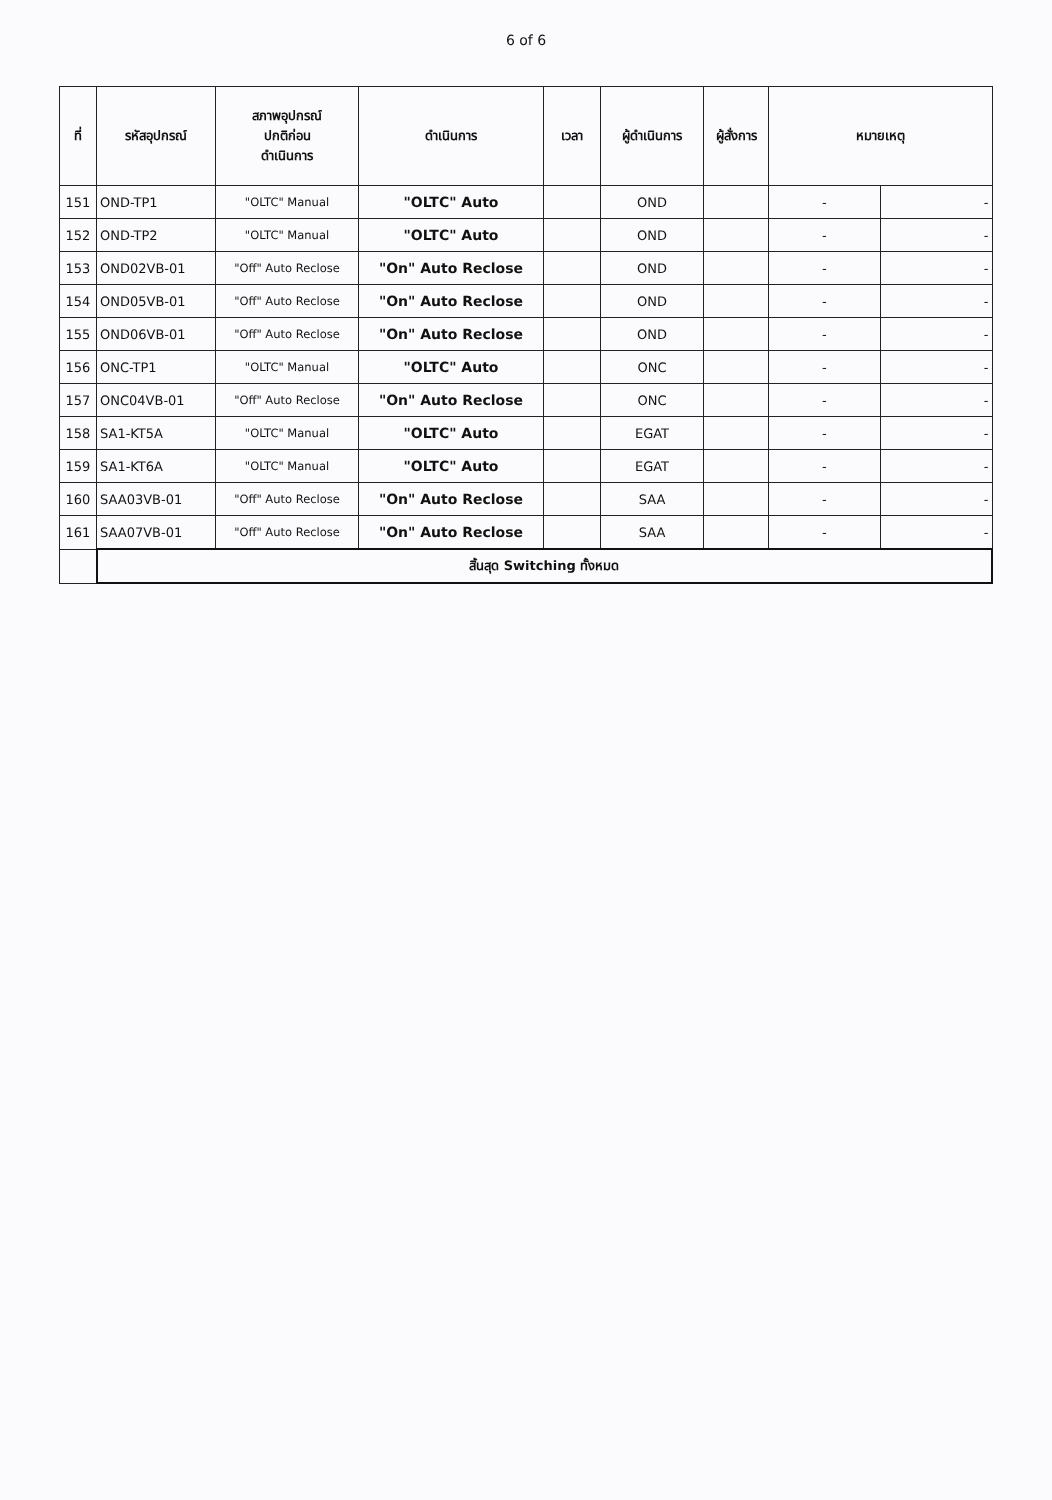6 of 6
| ที่ | รหัสอุปกรณ์ | สภาพอุปกรณ์ ปกติก่อน ดำเนินการ | ดำเนินการ | เวลา | ผู้ดำเนินการ | ผู้สั่งการ | หมายเหตุ | |
| --- | --- | --- | --- | --- | --- | --- | --- | --- |
| 151 | OND-TP1 | "OLTC" Manual | "OLTC" Auto | | OND | | - | - |
| 152 | OND-TP2 | "OLTC" Manual | "OLTC" Auto | | OND | | - | - |
| 153 | OND02VB-01 | "Off" Auto Reclose | "On" Auto Reclose | | OND | | - | - |
| 154 | OND05VB-01 | "Off" Auto Reclose | "On" Auto Reclose | | OND | | - | - |
| 155 | OND06VB-01 | "Off" Auto Reclose | "On" Auto Reclose | | OND | | - | - |
| 156 | ONC-TP1 | "OLTC" Manual | "OLTC" Auto | | ONC | | - | - |
| 157 | ONC04VB-01 | "Off" Auto Reclose | "On" Auto Reclose | | ONC | | - | - |
| 158 | SA1-KT5A | "OLTC" Manual | "OLTC" Auto | | EGAT | | - | - |
| 159 | SA1-KT6A | "OLTC" Manual | "OLTC" Auto | | EGAT | | - | - |
| 160 | SAA03VB-01 | "Off" Auto Reclose | "On" Auto Reclose | | SAA | | - | - |
| 161 | SAA07VB-01 | "Off" Auto Reclose | "On" Auto Reclose | | SAA | | - | - |
| | สิ้นสุด Switching ทั้งหมด | | | | | | | |